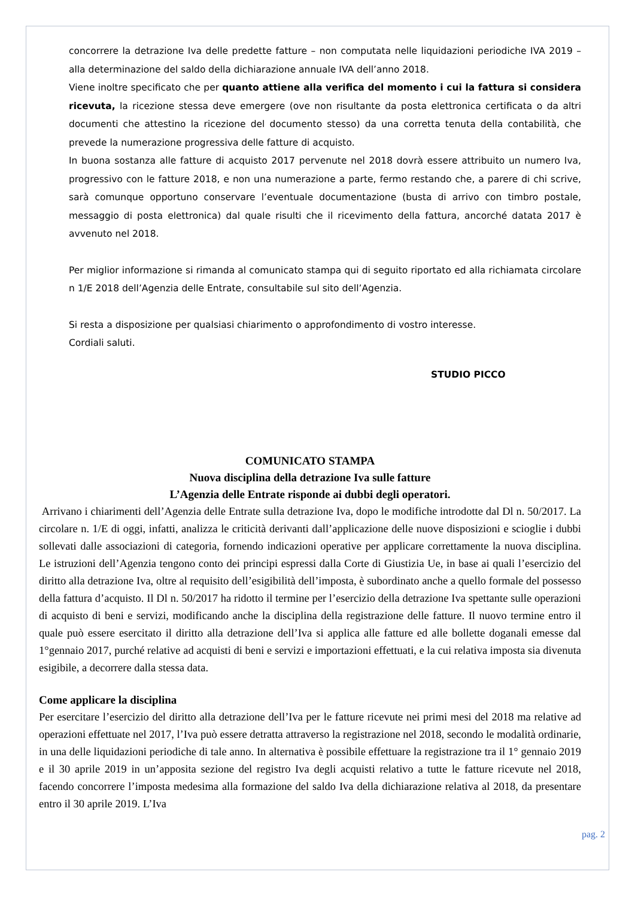concorrere la detrazione Iva delle predette fatture – non computata nelle liquidazioni periodiche IVA 2019 – alla determinazione del saldo della dichiarazione annuale IVA dell’anno 2018.
Viene inoltre specificato che per quanto attiene alla verifica del momento i cui la fattura si considera ricevuta, la ricezione stessa deve emergere (ove non risultante da posta elettronica certificata o da altri documenti che attestino la ricezione del documento stesso) da una corretta tenuta della contabilità, che prevede la numerazione progressiva delle fatture di acquisto.
In buona sostanza alle fatture di acquisto 2017 pervenute nel 2018 dovrà essere attribuito un numero Iva, progressivo con le fatture 2018, e non una numerazione a parte, fermo restando che, a parere di chi scrive, sarà comunque opportuno conservare l’eventuale documentazione (busta di arrivo con timbro postale, messaggio di posta elettronica) dal quale risulti che il ricevimento della fattura, ancorché datata 2017 è avvenuto nel 2018.
Per miglior informazione si rimanda al comunicato stampa qui di seguito riportato ed alla richiamata circolare n 1/E 2018 dell’Agenzia delle Entrate, consultabile sul sito dell’Agenzia.
Si resta a disposizione per qualsiasi chiarimento o approfondimento di vostro interesse.
Cordiali saluti.
STUDIO PICCO
COMUNICATO STAMPA
Nuova disciplina della detrazione Iva sulle fatture
L’Agenzia delle Entrate risponde ai dubbi degli operatori.
Arrivano i chiarimenti dell’Agenzia delle Entrate sulla detrazione Iva, dopo le modifiche introdotte dal Dl n. 50/2017. La circolare n. 1/E di oggi, infatti, analizza le criticità derivanti dall’applicazione delle nuove disposizioni e scioglie i dubbi sollevati dalle associazioni di categoria, fornendo indicazioni operative per applicare correttamente la nuova disciplina. Le istruzioni dell’Agenzia tengono conto dei principi espressi dalla Corte di Giustizia Ue, in base ai quali l’esercizio del diritto alla detrazione Iva, oltre al requisito dell’esigibilità dell’imposta, è subordinato anche a quello formale del possesso della fattura d’acquisto. Il Dl n. 50/2017 ha ridotto il termine per l’esercizio della detrazione Iva spettante sulle operazioni di acquisto di beni e servizi, modificando anche la disciplina della registrazione delle fatture. Il nuovo termine entro il quale può essere esercitato il diritto alla detrazione dell’Iva si applica alle fatture ed alle bollette doganali emesse dal 1°gennaio 2017, purché relative ad acquisti di beni e servizi e importazioni effettuati, e la cui relativa imposta sia divenuta esigibile, a decorrere dalla stessa data.
Come applicare la disciplina
Per esercitare l’esercizio del diritto alla detrazione dell’Iva per le fatture ricevute nei primi mesi del 2018 ma relative ad operazioni effettuate nel 2017, l’Iva può essere detratta attraverso la registrazione nel 2018, secondo le modalità ordinarie, in una delle liquidazioni periodiche di tale anno. In alternativa è possibile effettuare la registrazione tra il 1° gennaio 2019 e il 30 aprile 2019 in un’apposita sezione del registro Iva degli acquisti relativo a tutte le fatture ricevute nel 2018, facendo concorrere l’imposta medesima alla formazione del saldo Iva della dichiarazione relativa al 2018, da presentare entro il 30 aprile 2019. L’Iva
pag. 2